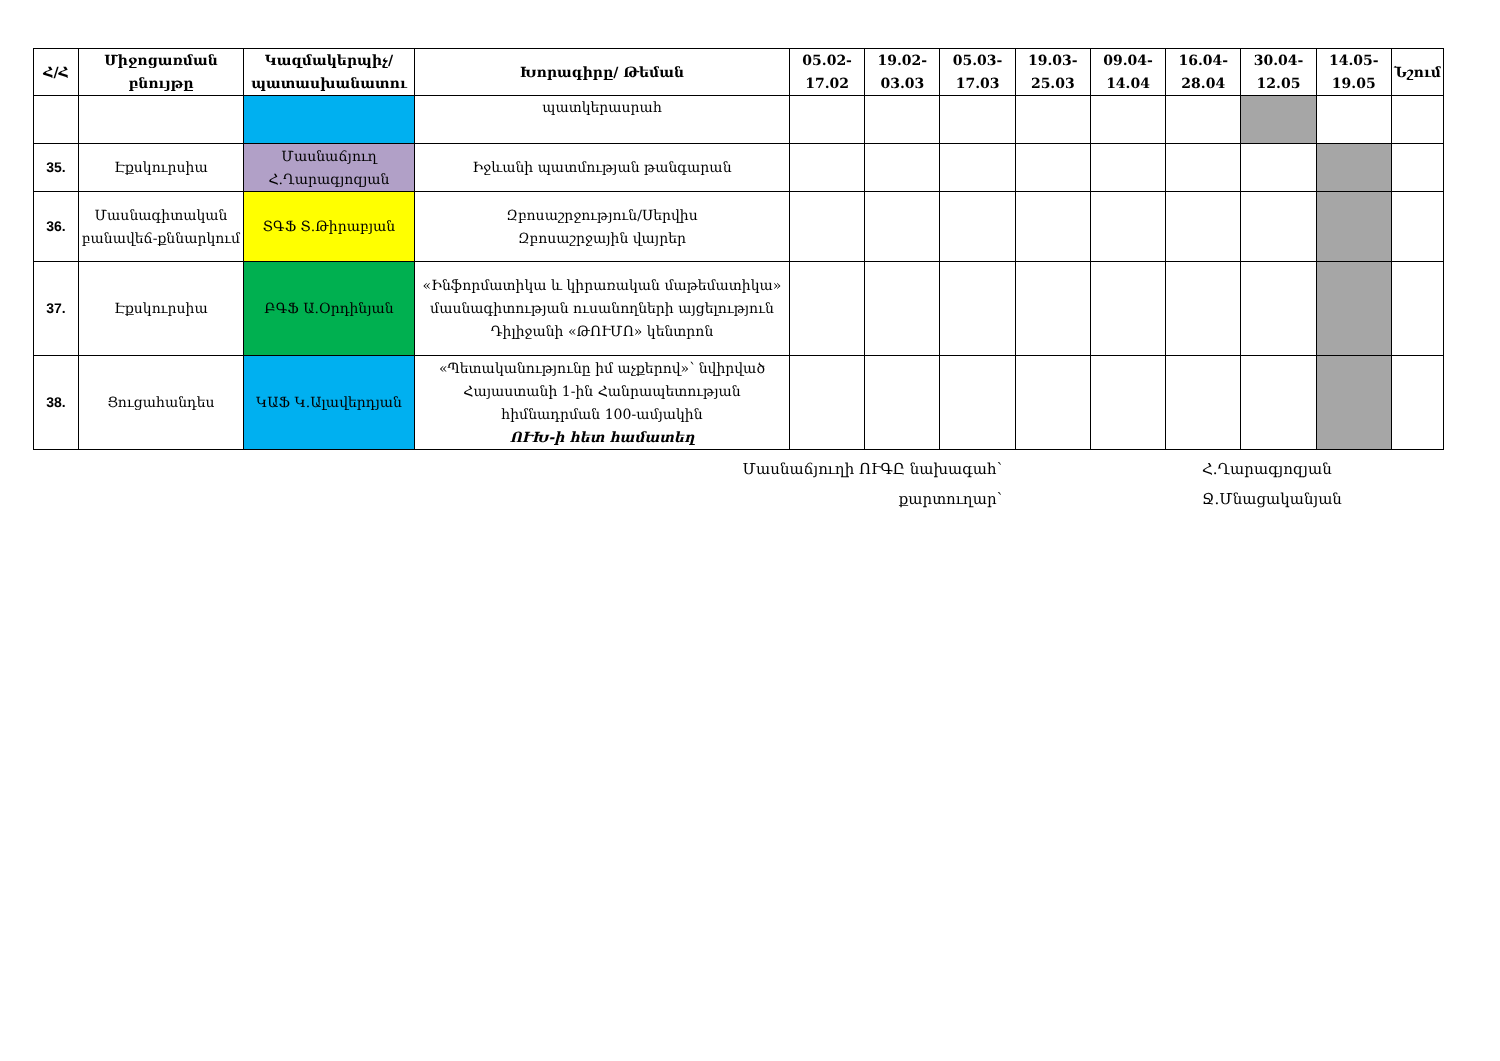| Հ/Հ | Միջոցառման բնույթը | Կազմակերպիչ/ պատասխանատու | Խորագիրը/ Թեման | 05.02-17.02 | 19.02-03.03 | 05.03-17.03 | 19.03-25.03 | 09.04-14.04 | 16.04-28.04 | 30.04-12.05 | 14.05-19.05 | Նշում |
| --- | --- | --- | --- | --- | --- | --- | --- | --- | --- | --- | --- | --- |
| | | | պատկերասրահ | | | | | | | | | |
| 35. | Էքսկուրսիա | Մասնաճյուղ Հ.Ղարագյոզյան | Իջևանի պատմության թանգարան | | | | | | | | | |
| 36. | Մասնագիտական բանավեճ-քննարկում | ՏԳՖ Տ.Թիրաբյան | Զբոսաշրջություն/Սերվիս Զբոսաշրջային վայրեր | | | | | | | | | |
| 37. | Էքսկուրսիա | ԲԳՖ Ա.Օրդինյան | «Ինֆորմատիկա և կիրառական մաթեմատիկա» մասնագիտության ուսանողների այցելություն Դիլիջանի «ԹՈՒՄՈ» կենտրոն | | | | | | | | | |
| 38. | Ցուցահանդես | ԿԱՖ Կ.Ալավերդյան | «Պետականությունը իմ աչքերով»՝ նվիրված Հայաստանի 1-ին Հանրապետության հիմնադրման 100-ամյակին ՈՒԽ-ի հետ համատեղ | | | | | | | | | |
Մասնաճյուղի ՈՒԳԸ նախագահ՝
քարտուղար՝
Հ.Ղարագյոզյան
Ջ.Մնացականյան